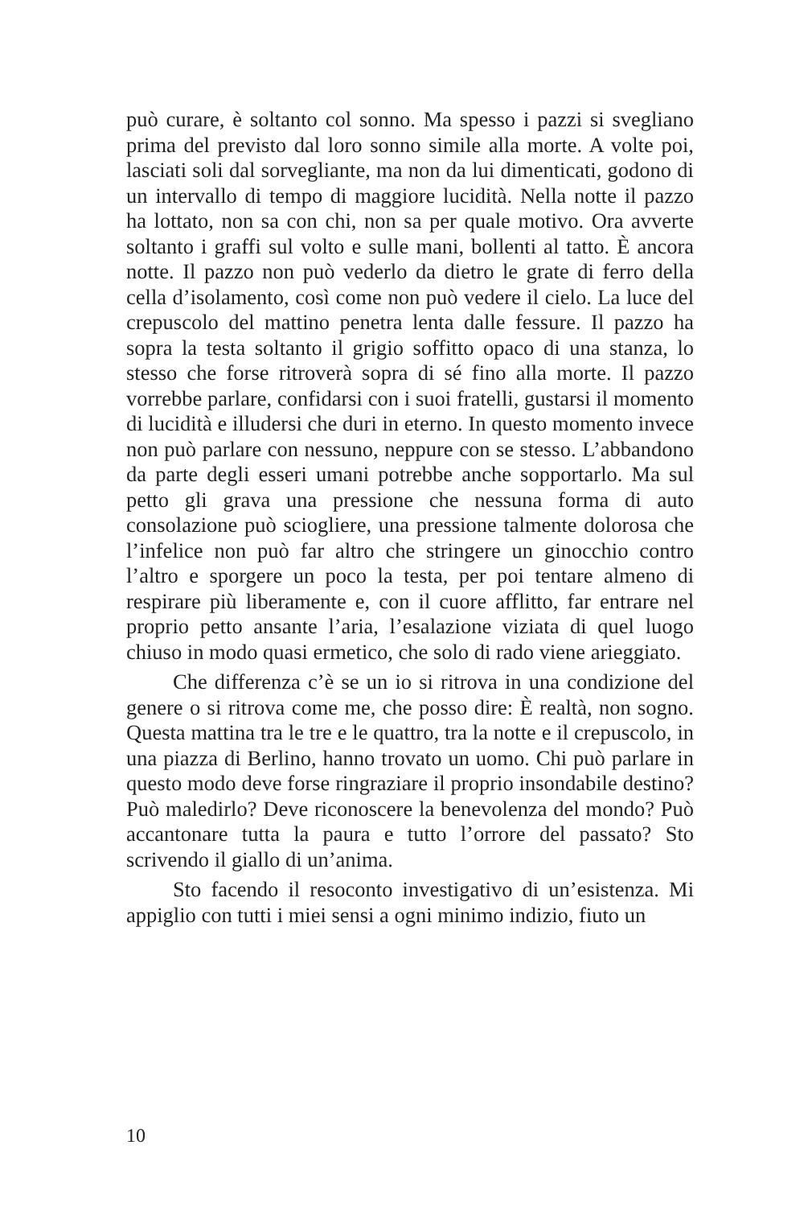può curare, è soltanto col sonno. Ma spesso i pazzi si svegliano prima del previsto dal loro sonno simile alla morte. A volte poi, lasciati soli dal sorvegliante, ma non da lui dimenticati, godono di un intervallo di tempo di maggiore lucidità. Nella notte il pazzo ha lottato, non sa con chi, non sa per quale motivo. Ora avverte soltanto i graffi sul volto e sulle mani, bollenti al tatto. È ancora notte. Il pazzo non può vederlo da dietro le grate di ferro della cella d’isolamento, così come non può vedere il cielo. La luce del crepuscolo del mattino penetra lenta dalle fessure. Il pazzo ha sopra la testa soltanto il grigio soffitto opaco di una stanza, lo stesso che forse ritroverà sopra di sé fino alla morte. Il pazzo vorrebbe parlare, confidarsi con i suoi fratelli, gustarsi il momento di lucidità e illudersi che duri in eterno. In questo momento invece non può parlare con nessuno, neppure con se stesso. L’abbandono da parte degli esseri umani potrebbe anche sopportarlo. Ma sul petto gli grava una pressione che nessuna forma di auto consolazione può sciogliere, una pressione talmente dolorosa che l’infelice non può far altro che stringere un ginocchio contro l’altro e sporgere un poco la testa, per poi tentare almeno di respirare più liberamente e, con il cuore afflitto, far entrare nel proprio petto ansante l’aria, l’esalazione viziata di quel luogo chiuso in modo quasi ermetico, che solo di rado viene arieggiato.
Che differenza c’è se un io si ritrova in una condizione del genere o si ritrova come me, che posso dire: È realtà, non sogno. Questa mattina tra le tre e le quattro, tra la notte e il crepuscolo, in una piazza di Berlino, hanno trovato un uomo. Chi può parlare in questo modo deve forse ringraziare il proprio insondabile destino? Può maledirlo? Deve riconoscere la benevolenza del mondo? Può accantonare tutta la paura e tutto l’orrore del passato? Sto scrivendo il giallo di un’anima.
Sto facendo il resoconto investigativo di un’esistenza. Mi appiglio con tutti i miei sensi a ogni minimo indizio, fiuto un
10